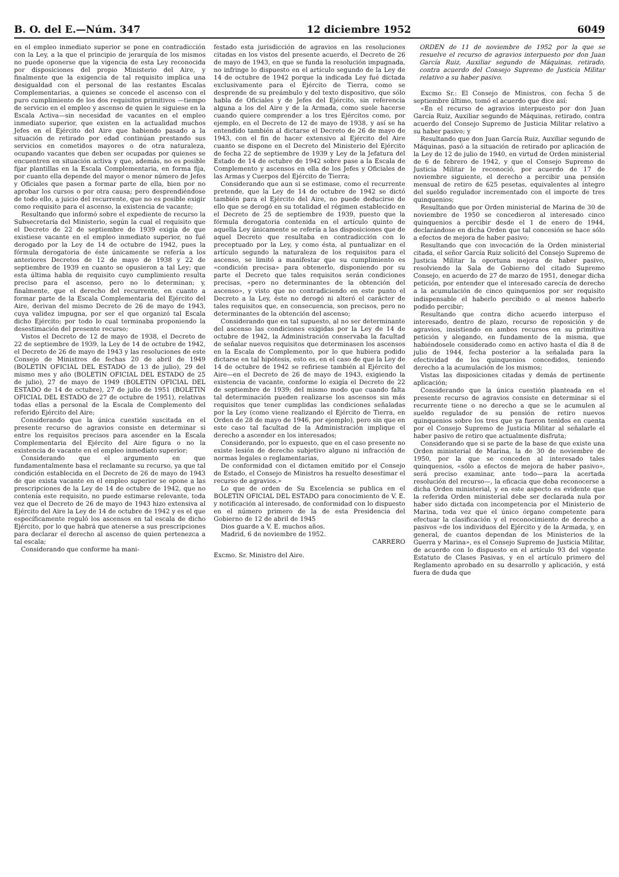B. O. del E.—Núm. 347 12 diciembre 1952 6049
en el empleo inmediato superior se pone en contradicción con la Ley, a la que el principio de jerarquía de los mismos no puede oponerse que la vigencia de esta Ley reconocida por disposiciones del propio Ministerio del Aire, y finalmente que la exigencia de tal requisito implica una desigualdad con el personal de las restantes Escalas Complementarias, a quienes se concede el ascenso con el puro cumplimiento de los dos requisitos primitivos —tiempo de servicio en el empleo y ascenso de quien le siguiese en la Escala Activa—sin necesidad de vacantes en el empleo inmediato superior, que existen en la actualidad muchos Jefes en el Ejército del Aire que habiendo pasado a la situación de retirado por edad continúan prestando sus servicios en cometidos mayores o de otra naturaleza, ocupando vacantes que deben ser ocupadas por quienes se encuentren en situación activa y que, además, no es posible fijar plantillas en la Escala Complementaria, en forma fija, por cuanto ella depende del mayor o menor número de Jefes y Oficiales que pasen a formar parte de ella, bien por no aprobar los cursos o por otra causa; pero desprendiéndose de todo ello, a juicio del recurrente, que no es posible exigir como requisito para el ascenso, la existencia de vacante;
Resultando que informó sobre el expediente de recurso la Subsecretaría del Ministerio, según la cual el requisito que el Decreto de 22 de septiembre de 1939 exigía de que existiese vacante en el empleo inmediato superior, no fué derogado por la Ley de 14 de octubre de 1942, pues la fórmula derogatoria de éste únicamente se refería a los anteriores Decretos de 12 de mayo de 1938 y 22 de septiembre de 1939 en cuanto se opusieron a tal Ley; que esta última habla de requisito cuyo cumplimiento resulta preciso para el ascenso, pero no lo determinan; y, finalmente, que el derecho del recurrente, en cuanto a formar parte de la Escala Complementaria del Ejército del Aire, derivan del mismo Decreto de 26 de mayo de 1943, cuya validez impugna, por ser el que organizó tal Escala dicho Ejército; por todo lo cual terminaba proponiendo la desestimación del presente recurso;
Vistos el Decreto de 12 de mayo de 1938, el Decreto de 22 de septiembre de 1939, la Ley de 14 de octubre de 1942, el Decreto de 26 de mayo de 1943 y las resoluciones de este Consejo de Ministros de fechas 20 de abril de 1949 (BOLETIN OFICIAL DEL ESTADO de 13 de julio), 29 del mismo mes y año (BOLETIN OFICIAL DEL ESTADO de 25 de julio), 27 de mayo de 1949 (BOLETIN OFICIAL DEL ESTADO de 14 de octubre), 27 de julio de 1951 (BOLETIN OFICIAL DEL ESTADO de 27 de octubre de 1951), relativas todas ellas a personal de la Escala de Complemento del referido Ejército del Aire;
Considerando que la única cuestión suscitada en el presente recurso de agravios consiste en determinar si entre los requisitos precisos para ascender en la Escala Complementaria del Ejército del Aire figura o no la existencia de vacante en el empleo inmediato superior;
Considerando que el argumento en que fundamentalmente basa el reclamante su recurso, ya que tal condición establecida en el Decreto de 26 de mayo de 1943 de que exista vacante en el empleo superior se opone a las prescripciones de la Ley de 14 de octubre de 1942, que no contenía este requisito, no puede estimarse relevante, toda vez que el Decreto de 26 de mayo de 1943 hizo extensiva al Ejército del Aire la Ley de 14 de octubre de 1942 y es el que específicamente reguló los ascensos en tal escala de dicho Ejército, por lo que habrá que atenerse a sus prescripciones para declarar el derecho al ascenso de quien pertenezca a tal escala;
Considerando que conforme ha mani-
festado esta jurisdicción de agravios en las resoluciones citadas en los vistos del presente acuerdo, el Decreto de 26 de mayo de 1943, en que se funda la resolución impugnada, no infringe lo dispuesto en el artículo segundo de la Ley de 14 de octubre de 1942 porque la indicada Ley fué dictada exclusivamente para el Ejército de Tierra, como se desprende de su preámbulo y del texto dispositivo, que sólo habla de Oficiales y de Jefes del Ejército, sin referencia alguna a los del Aire y de la Armada, como suele hacerse cuando quiere comprender a los tres Ejércitos como, por ejemplo, en el Decreto de 12 de mayo de 1938, y así se ha entendido también al dictarse el Decreto de 26 de mayo de 1943, con el fin de hacer extensivo al Ejército del Aire cuanto se dispone en el Decreto del Ministerio del Ejército de fecha 22 de septiembre de 1939 y Ley de la Jefatura del Estado de 14 de octubre de 1942 sobre pase a la Escala de Complemento y ascensos en ella de los Jefes y Oficiales de las Armas y Cuerpos del Ejército de Tierra;
Considerando que aun si se estimase, como el recurrente pretende, que la Ley de 14 de octubre de 1942 se dictó también para el Ejército del Aire, no puede deducirse de ello que se derogó en su totalidad el régimen establecido en el Decreto de 25 de septiembre de 1939, puesto que la fórmula derogatoria contenida en el artículo quinto de aquella Ley únicamente se refería a las disposiciones que de aquel Decreto que resultaba en contradicción con lo preceptuado por la Ley, y como ésta, al puntualizar en el artículo segundo la naturaleza de los requisitos para el ascenso, se limitó a manifestar que su cumplimiento es «condición precisa» para obtenerlo, disponiendo por su parte el Decreto que tales requisitos serán condiciones precisas, «pero no determinantes de la obtención del ascenso», y visto que no contradiciendo en este punto el Decreto a la Ley, éste no derogó ni alteró el carácter de tales requisitos que, en consecuencia, son precisos, pero no determinantes de la obtención del ascenso;
Considerando que en tal supuesto, al no ser determinante del ascenso las condiciones exigidas por la Ley de 14 de octubre de 1942, la Administración conservaba la facultad de señalar nuevos requisitos que determinasen los ascensos en la Escala de Complemento, por lo que hubiera podido dictarse en tal hipótesis, esto es, en el caso de que la Ley de 14 de octubre de 1942 se refiriese también al Ejército del Aire—en el Decreto de 26 de mayo de 1943, exigiendo la existencia de vacante, conforme lo exigía el Decreto de 22 de septiembre de 1939; del mismo modo que cuando falta tal determinación pueden realizarse los ascensos sin más requisitos que tener cumplidas las condiciones señaladas por la Ley (como viene realizando el Ejército de Tierra, en Orden de 28 de mayo de 1946, por ejemplo), pero sin que en este caso tal facultad de la Administración implique el derecho a ascender en los interesados;
Considerando, por lo expuesto, que en el caso presente no existe lesión de derecho subjetivo alguno ni infracción de normas legales o reglamentarias,
De conformidad con el dictamen emitido por el Consejo de Estado, el Consejo de Ministros ha resuelto desestimar el recurso de agravios.»
Lo que de orden de Su Excelencia se publica en el BOLETIN OFICIAL DEL ESTADO para conocimiento de V. E. y notificación al interesado, de conformidad con lo dispuesto en el número primero de la de esta Presidencia del Gobierno de 12 de abril de 1945
Dios guarde a V. E. muchos años.
Madrid, 6 de noviembre de 1952.
CARRERO
Excmo. Sr. Ministro del Aire.
ORDEN de 11 de noviembre de 1952 por la que se resuelve el recurso de agravios interpuesto por don Juan García Ruiz, Auxiliar segundo de Máquinas, retirado, contra acuerdo del Consejo Supremo de Justicia Militar relativo a su haber pasivo.
Excmo Sr.: El Consejo de Ministros, con fecha 5 de septiembre último, tomó el acuerdo que dice así:
«En el recurso de agravios interpuesto por don Juan García Ruiz, Auxiliar segundo de Máquinas, retirado, contra acuerdo del Consejo Supremo de Justicia Militar relativo a su haber pasivo; y
Resultando que don Juan García Ruiz, Auxiliar segundo de Máquinas, pasó a la situación de retirado por aplicación de la Ley de 12 de julio de 1940, en virtud de Orden ministerial de 6 de febrero de 1942, y que el Consejo Supremo de Justicia Militar le reconoció, por acuerdo de 17 de noviembre siguiente, el derecho a percibir una pensión mensual de retiro de 625 pesetas, equivalentes al íntegro del sueldo regulador incrementado con el importe de tres quinquenios;
Resultando que por Orden ministerial de Marina de 30 de noviembre de 1950 se concedieron al interesado cinco quinquenios a percibir desde el 1 de enero de 1944, declarándose en dicha Orden que tal concesión se hace sólo a efectos de mejora de haber pasivo;
Resultando que con invocación de la Orden ministerial citada, el señor García Ruiz solicitó del Consejo Supremo de Justicia Militar la oportuna mejora de haber pasivo, resolviendo la Sala de Gobierno del citado Supremo Consejo, en acuerdo de 27 de marzo de 1951, denegar dicha petición, por entender que el interesado carecía de derecho a la acumulación de cinco quinquenios por ser requisito indispensable el haberlo percibido o al menos haberlo podido percibir;
Resultando que contra dicho acuerdo interpuso el interesado, dentro de plazo, recurso de reposición y de agravios, insistiendo en ambos recursos en su primitiva petición y alegando, en fundamento de la misma, que habiéndosele considerado como en activo hasta el día 8 de julio de 1944, fecha posterior a la señalada para la efectividad de los quinquenios concedidos, teniendo derecho a la acumulación de los mismos;
Vistas las disposiciones citadas y demás de pertinente aplicación;
Considerando que la única cuestión planteada en el presente recurso de agravios consiste en determinar si el recurrente tiene o no derecho a que se le acumulen al sueldo regulador de su pensión de retiro nuevos quinquenios sobre los tres que ya fueron tenidos en cuenta por el Consejo Supremo de Justicia Militar al señalarle el haber pasivo de retiro que actualmente disfruta;
Considerando que si se parte de la base de que existe una Orden ministerial de Marina, la de 30 de noviembre de 1950, por la que se conceden al interesado tales quinquenios, «sólo a efectos de mejora de haber pasivo», será preciso examinar, ante todo—para la acertada resolución del recurso—, la eficacia que deba reconocerse a dicha Orden ministerial, y en este aspecto es evidente que la referida Orden ministerial debe ser declarada nula por haber sido dictada con incompetencia por el Ministerio de Marina, toda vez que el único órgano competente para efectuar la clasificación y el reconocimiento de derecho a pasivos «de los individuos del Ejército y de la Armada, y, en general, de cuantos dependan de los Ministerios de la Guerra y Marina», es el Consejo Supremo de Justicia Militar, de acuerdo con lo dispuesto en el artículo 93 del vigente Estatuto de Clases Pasivas, y en el artículo primero del Reglamento aprobado en su desarrollo y aplicación, y está fuera de duda que